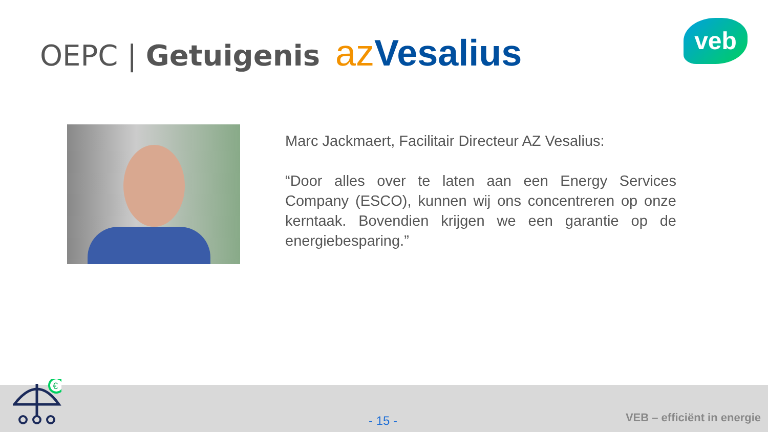OEPC | Getuigenis az Vesalius veb
Marc Jackmaert, Facilitair Directeur AZ Vesalius:
“Door alles over te laten aan een Energy Services Company (ESCO), kunnen wij ons concentreren op onze kerntaak. Bovendien krijgen we een garantie op de energiebesparing.”
€
- 15 - VEB – efficiënt in energie